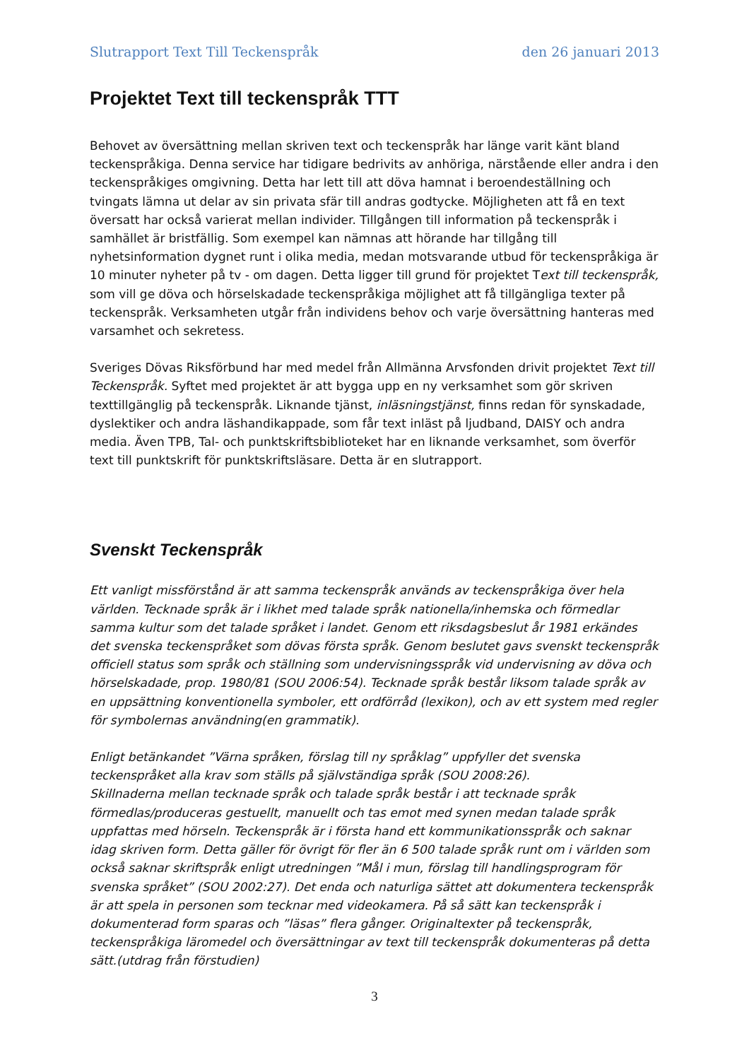Slutrapport Text Till Teckenspråk den 26 januari 2013
Projektet Text till teckenspråk TTT
Behovet av översättning mellan skriven text och teckenspråk har länge varit känt bland teckenspråkiga. Denna service har tidigare bedrivits av anhöriga, närstående eller andra i den teckenspråkiges omgivning. Detta har lett till att döva hamnat i beroendeställning och tvingats lämna ut delar av sin privata sfär till andras godtycke. Möjligheten att få en text översatt har också varierat mellan individer. Tillgången till information på teckenspråk i samhället är bristfällig. Som exempel kan nämnas att hörande har tillgång till nyhetsinformation dygnet runt i olika media, medan motsvarande utbud för teckenspråkiga är 10 minuter nyheter på tv - om dagen. Detta ligger till grund för projektet Text till teckenspråk, som vill ge döva och hörselskadade teckenspråkiga möjlighet att få tillgängliga texter på teckenspråk. Verksamheten utgår från individens behov och varje översättning hanteras med varsamhet och sekretess.
Sveriges Dövas Riksförbund har med medel från Allmänna Arvsfonden drivit projektet Text till Teckenspråk. Syftet med projektet är att bygga upp en ny verksamhet som gör skriven texttillgänglig på teckenspråk. Liknande tjänst, inläsningstjänst, finns redan för synskadade, dyslektiker och andra läshandikappade, som får text inläst på ljudband, DAISY och andra media. Även TPB, Tal- och punktskriftsbiblioteket har en liknande verksamhet, som överför text till punktskrift för punktskriftsläsare. Detta är en slutrapport.
Svenskt Teckenspråk
Ett vanligt missförstånd är att samma teckenspråk används av teckenspråkiga över hela världen. Tecknade språk är i likhet med talade språk nationella/inhemska och förmedlar samma kultur som det talade språket i landet. Genom ett riksdagsbeslut år 1981 erkändes det svenska teckenspråket som dövas första språk. Genom beslutet gavs svenskt teckenspråk officiell status som språk och ställning som undervisningsspråk vid undervisning av döva och hörselskadade, prop. 1980/81 (SOU 2006:54). Tecknade språk består liksom talade språk av en uppsättning konventionella symboler, ett ordförråd (lexikon), och av ett system med regler för symbolernas användning(en grammatik).
Enligt betänkandet ”Värna språken, förslag till ny språklag” uppfyller det svenska teckenspråket alla krav som ställs på självständiga språk (SOU 2008:26).
Skillnaderna mellan tecknade språk och talade språk består i att tecknade språk förmedlas/produceras gestuellt, manuellt och tas emot med synen medan talade språk uppfattas med hörseln. Teckenspråk är i första hand ett kommunikationsspråk och saknar idag skriven form. Detta gäller för övrigt för fler än 6 500 talade språk runt om i världen som också saknar skriftspråk enligt utredningen ”Mål i mun, förslag till handlingsprogram för svenska språket” (SOU 2002:27). Det enda och naturliga sättet att dokumentera teckenspråk är att spela in personen som tecknar med videokamera. På så sätt kan teckenspråk i dokumenterad form sparas och ”läsas” flera gånger. Originaltexter på teckenspråk, teckenspråkiga läromedel och översättningar av text till teckenspråk dokumenteras på detta sätt.(utdrag från förstudien)
3